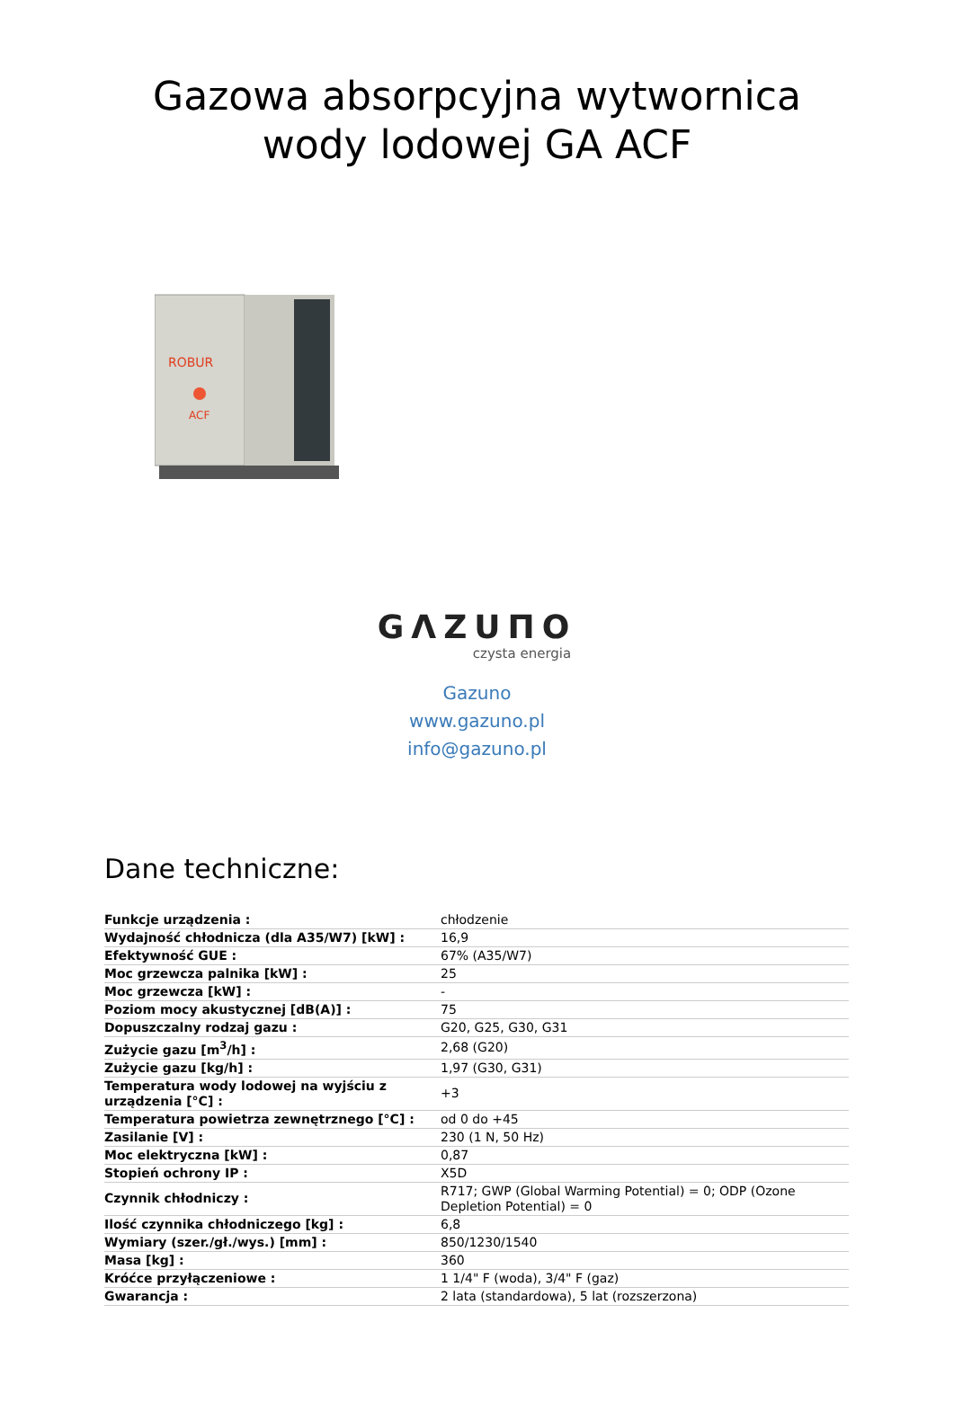Gazowa absorpcyjna wytwornica
wody lodowej GA ACF
ROBUR
ACF
GΛZUΠO
czysta energia
Gazuno
www.gazuno.pl
info@gazuno.pl
Dane techniczne:
| Funkcje urządzenia : | chłodzenie |
| Wydajność chłodnicza (dla A35/W7) [kW] : | 16,9 |
| Efektywność GUE : | 67% (A35/W7) |
| Moc grzewcza palnika [kW] : | 25 |
| Moc grzewcza [kW] : | - |
| Poziom mocy akustycznej [dB(A)] : | 75 |
| Dopuszczalny rodzaj gazu : | G20, G25, G30, G31 |
| Zużycie gazu [m<sup>3</sup>/h] : | 2,68 (G20) |
| Zużycie gazu [kg/h] : | 1,97 (G30, G31) |
| Temperatura wody lodowej na wyjściu z urządzenia [°C] : | +3 |
| Temperatura powietrza zewnętrznego [°C] : | od 0 do +45 |
| Zasilanie [V] : | 230 (1 N, 50 Hz) |
| Moc elektryczna [kW] : | 0,87 |
| Stopień ochrony IP : | X5D |
| Czynnik chłodniczy : | R717; GWP (Global Warming Potential) = 0; ODP (Ozone Depletion Potential) = 0 |
| Ilość czynnika chłodniczego [kg] : | 6,8 |
| Wymiary (szer./gł./wys.) [mm] : | 850/1230/1540 |
| Masa [kg] : | 360 |
| Króćce przyłączeniowe : | 1 1/4" F (woda), 3/4" F (gaz) |
| Gwarancja : | 2 lata (standardowa), 5 lat (rozszerzona) |